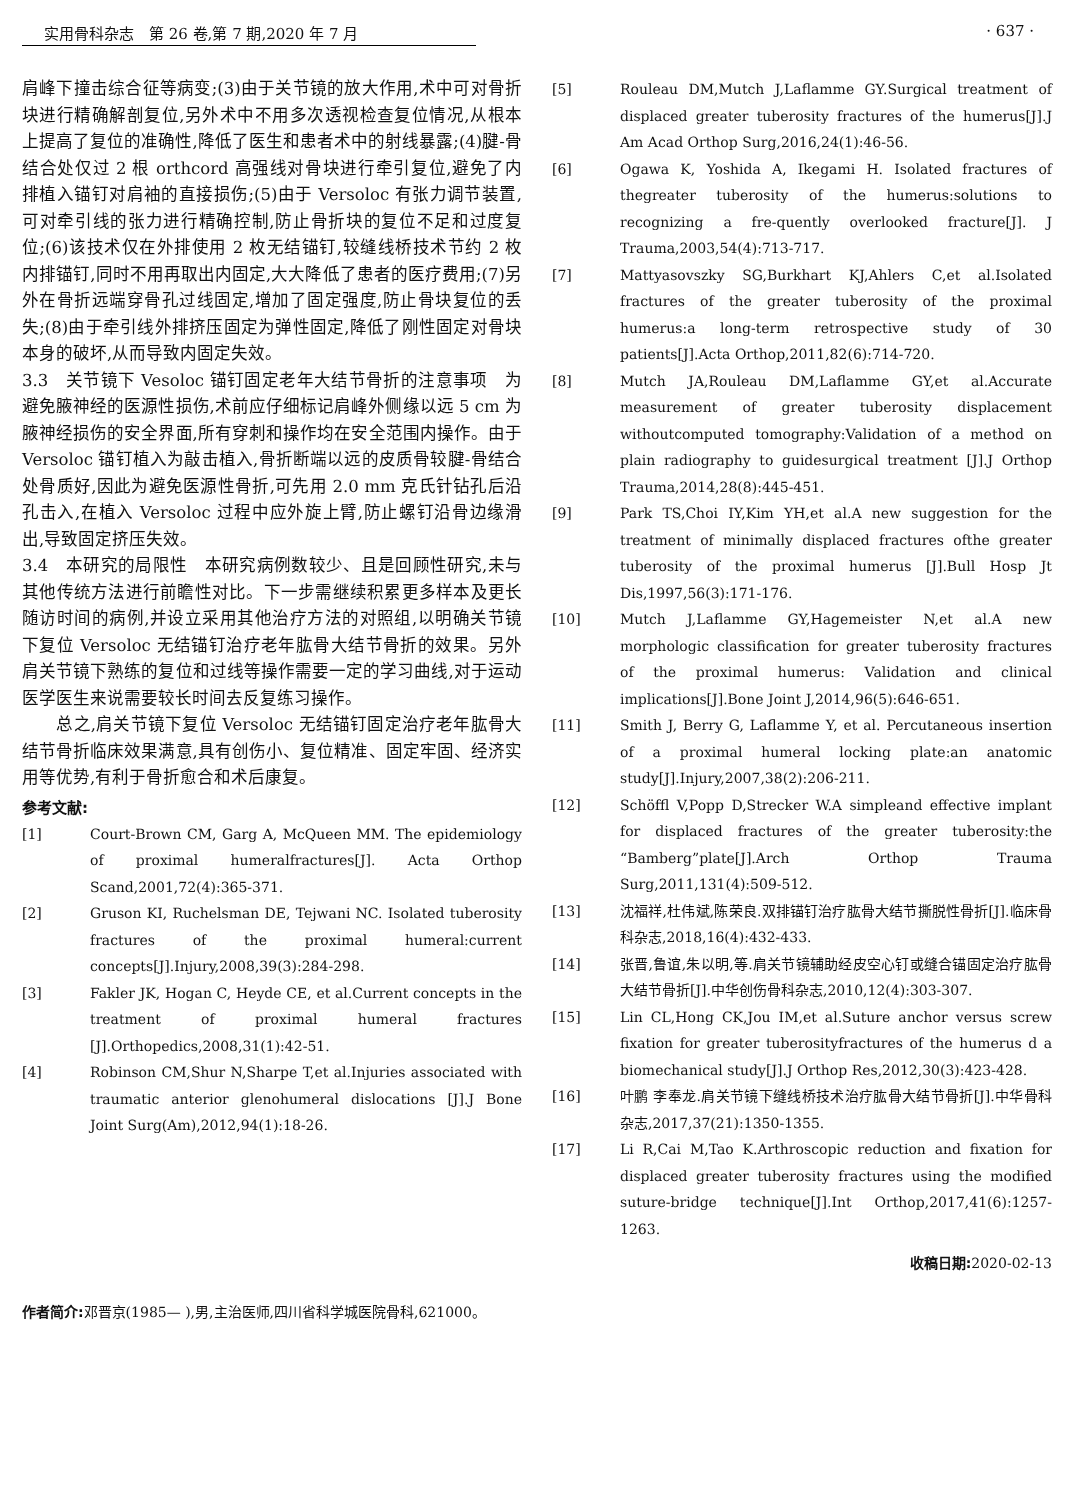实用骨科杂志　第 26 卷,第 7 期,2020 年 7 月 · 637 ·
肩峰下撞击综合征等病变;(3)由于关节镜的放大作用,术中可对骨折块进行精确解剖复位,另外术中不用多次透视检查复位情况,从根本上提高了复位的准确性,降低了医生和患者术中的射线暴露;(4)腱-骨结合处仅过 2 根 orthcord 高强线对骨块进行牵引复位,避免了内排植入锚钉对肩袖的直接损伤;(5)由于 Versoloc 有张力调节装置,可对牵引线的张力进行精确控制,防止骨折块的复位不足和过度复位;(6)该技术仅在外排使用 2 枚无结锚钉,较缝线桥技术节约 2 枚内排锚钉,同时不用再取出内固定,大大降低了患者的医疗费用;(7)另外在骨折远端穿骨孔过线固定,增加了固定强度,防止骨块复位的丢失;(8)由于牵引线外排挤压固定为弹性固定,降低了刚性固定对骨块本身的破坏,从而导致内固定失效。
3.3　关节镜下 Vesoloc 锚钉固定老年大结节骨折的注意事项　为避免腋神经的医源性损伤,术前应仔细标记肩峰外侧缘以远 5 cm 为腋神经损伤的安全界面,所有穿刺和操作均在安全范围内操作。由于 Versoloc 锚钉植入为敲击植入,骨折断端以远的皮质骨较腱-骨结合处骨质好,因此为避免医源性骨折,可先用 2.0 mm 克氏针钻孔后沿孔击入,在植入 Versoloc 过程中应外旋上臂,防止螺钉沿骨边缘滑出,导致固定挤压失效。
3.4　本研究的局限性　本研究病例数较少、且是回顾性研究,未与其他传统方法进行前瞻性对比。下一步需继续积累更多样本及更长随访时间的病例,并设立采用其他治疗方法的对照组,以明确关节镜下复位 Versoloc 无结锚钉治疗老年肱骨大结节骨折的效果。另外肩关节镜下熟练的复位和过线等操作需要一定的学习曲线,对于运动医学医生来说需要较长时间去反复练习操作。
　　总之,肩关节镜下复位 Versoloc 无结锚钉固定治疗老年肱骨大结节骨折临床效果满意,具有创伤小、复位精准、固定牢固、经济实用等优势,有利于骨折愈合和术后康复。
参考文献:
[1] Court-Brown CM, Garg A, McQueen MM. The epidemiology of proximal humeralfractures[J]. Acta Orthop Scand,2001,72(4):365-371.
[2] Gruson KI, Ruchelsman DE, Tejwani NC. Isolated tuberosity fractures of the proximal humeral:current concepts[J].Injury,2008,39(3):284-298.
[3] Fakler JK, Hogan C, Heyde CE, et al.Current concepts in the treatment of proximal humeral fractures [J].Orthopedics,2008,31(1):42-51.
[4] Robinson CM,Shur N,Sharpe T,et al.Injuries associated with traumatic anterior glenohumeral dislocations [J].J Bone Joint Surg(Am),2012,94(1):18-26.
[5] Rouleau DM,Mutch J,Laflamme GY.Surgical treatment of displaced greater tuberosity fractures of the humerus[J].J Am Acad Orthop Surg,2016,24(1):46-56.
[6] Ogawa K, Yoshida A, Ikegami H. Isolated fractures of thegreater tuberosity of the humerus:solutions to recognizing a fre-quently overlooked fracture[J]. J Trauma,2003,54(4):713-717.
[7] Mattyasovszky SG,Burkhart KJ,Ahlers C,et al.Isolated fractures of the greater tuberosity of the proximal humerus:a long-term retrospective study of 30 patients[J].Acta Orthop,2011,82(6):714-720.
[8] Mutch JA,Rouleau DM,Laflamme GY,et al.Accurate measurement of greater tuberosity displacement withoutcomputed tomography:Validation of a method on plain radiography to guidesurgical treatment [J].J Orthop Trauma,2014,28(8):445-451.
[9] Park TS,Choi IY,Kim YH,et al.A new suggestion for the treatment of minimally displaced fractures ofthe greater tuberosity of the proximal humerus [J].Bull Hosp Jt Dis,1997,56(3):171-176.
[10] Mutch J,Laflamme GY,Hagemeister N,et al.A new morphologic classification for greater tuberosity fractures of the proximal humerus: Validation and clinical implications[J].Bone Joint J,2014,96(5):646-651.
[11] Smith J, Berry G, Laflamme Y, et al. Percutaneous insertion of a proximal humeral locking plate:an anatomic study[J].Injury,2007,38(2):206-211.
[12] Schöffl V,Popp D,Strecker W.A simpleand effective implant for displaced fractures of the greater tuberosity:the “Bamberg”plate[J].Arch Orthop Trauma Surg,2011,131(4):509-512.
[13] 沈福祥,杜伟斌,陈荣良.双排锚钉治疗肱骨大结节撕脱性骨折[J].临床骨科杂志,2018,16(4):432-433.
[14] 张晋,鲁谊,朱以明,等.肩关节镜辅助经皮空心钉或缝合锚固定治疗肱骨大结节骨折[J].中华创伤骨科杂志,2010,12(4):303-307.
[15] Lin CL,Hong CK,Jou IM,et al.Suture anchor versus screw fixation for greater tuberosityfractures of the humerus d a biomechanical study[J].J Orthop Res,2012,30(3):423-428.
[16] 叶鹏 李奉龙.肩关节镜下缝线桥技术治疗肱骨大结节骨折[J].中华骨科杂志,2017,37(21):1350-1355.
[17] Li R,Cai M,Tao K.Arthroscopic reduction and fixation for displaced greater tuberosity fractures using the modified suture-bridge technique[J].Int Orthop,2017,41(6):1257-1263.
收稿日期: 2020-02-13
作者简介: 邓晋京(1985— ),男,主治医师,四川省科学城医院骨科,621000。